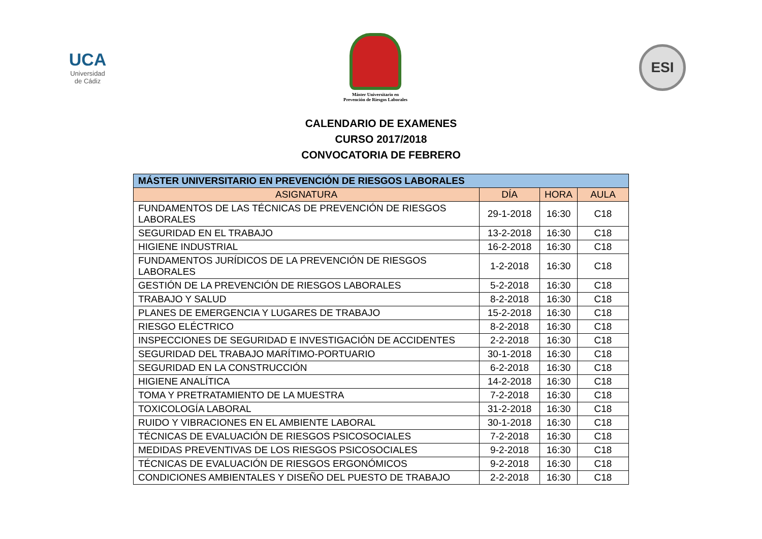UCA
Universidad
de Cádiz
Máster Universitario en
Prevención de Riesgos Laborales
ESI
CALENDARIO DE EXAMENES
CURSO 2017/2018
CONVOCATORIA DE FEBRERO
| MÁSTER UNIVERSITARIO EN PREVENCIÓN DE RIESGOS LABORALES | | | |
| --- | --- | --- | --- |
| ASIGNATURA | DÍA | HORA | AULA |
| FUNDAMENTOS DE LAS TÉCNICAS DE PREVENCIÓN DE RIESGOS LABORALES | 29-1-2018 | 16:30 | C18 |
| SEGURIDAD EN EL TRABAJO | 13-2-2018 | 16:30 | C18 |
| HIGIENE INDUSTRIAL | 16-2-2018 | 16:30 | C18 |
| FUNDAMENTOS JURÍDICOS DE LA PREVENCIÓN DE RIESGOS LABORALES | 1-2-2018 | 16:30 | C18 |
| GESTIÓN DE LA PREVENCIÓN DE RIESGOS LABORALES | 5-2-2018 | 16:30 | C18 |
| TRABAJO Y SALUD | 8-2-2018 | 16:30 | C18 |
| PLANES DE EMERGENCIA Y LUGARES DE TRABAJO | 15-2-2018 | 16:30 | C18 |
| RIESGO ELÉCTRICO | 8-2-2018 | 16:30 | C18 |
| INSPECCIONES DE SEGURIDAD E INVESTIGACIÓN DE ACCIDENTES | 2-2-2018 | 16:30 | C18 |
| SEGURIDAD DEL TRABAJO MARÍTIMO-PORTUARIO | 30-1-2018 | 16:30 | C18 |
| SEGURIDAD EN LA CONSTRUCCIÓN | 6-2-2018 | 16:30 | C18 |
| HIGIENE ANALÍTICA | 14-2-2018 | 16:30 | C18 |
| TOMA Y PRETRATAMIENTO DE LA MUESTRA | 7-2-2018 | 16:30 | C18 |
| TOXICOLOGÍA LABORAL | 31-2-2018 | 16:30 | C18 |
| RUIDO Y VIBRACIONES EN EL AMBIENTE LABORAL | 30-1-2018 | 16:30 | C18 |
| TÉCNICAS DE EVALUACIÓN DE RIESGOS PSICOSOCIALES | 7-2-2018 | 16:30 | C18 |
| MEDIDAS PREVENTIVAS DE LOS RIESGOS PSICOSOCIALES | 9-2-2018 | 16:30 | C18 |
| TÉCNICAS DE EVALUACIÓN DE RIESGOS ERGONÓMICOS | 9-2-2018 | 16:30 | C18 |
| CONDICIONES AMBIENTALES Y DISEÑO DEL PUESTO DE TRABAJO | 2-2-2018 | 16:30 | C18 |